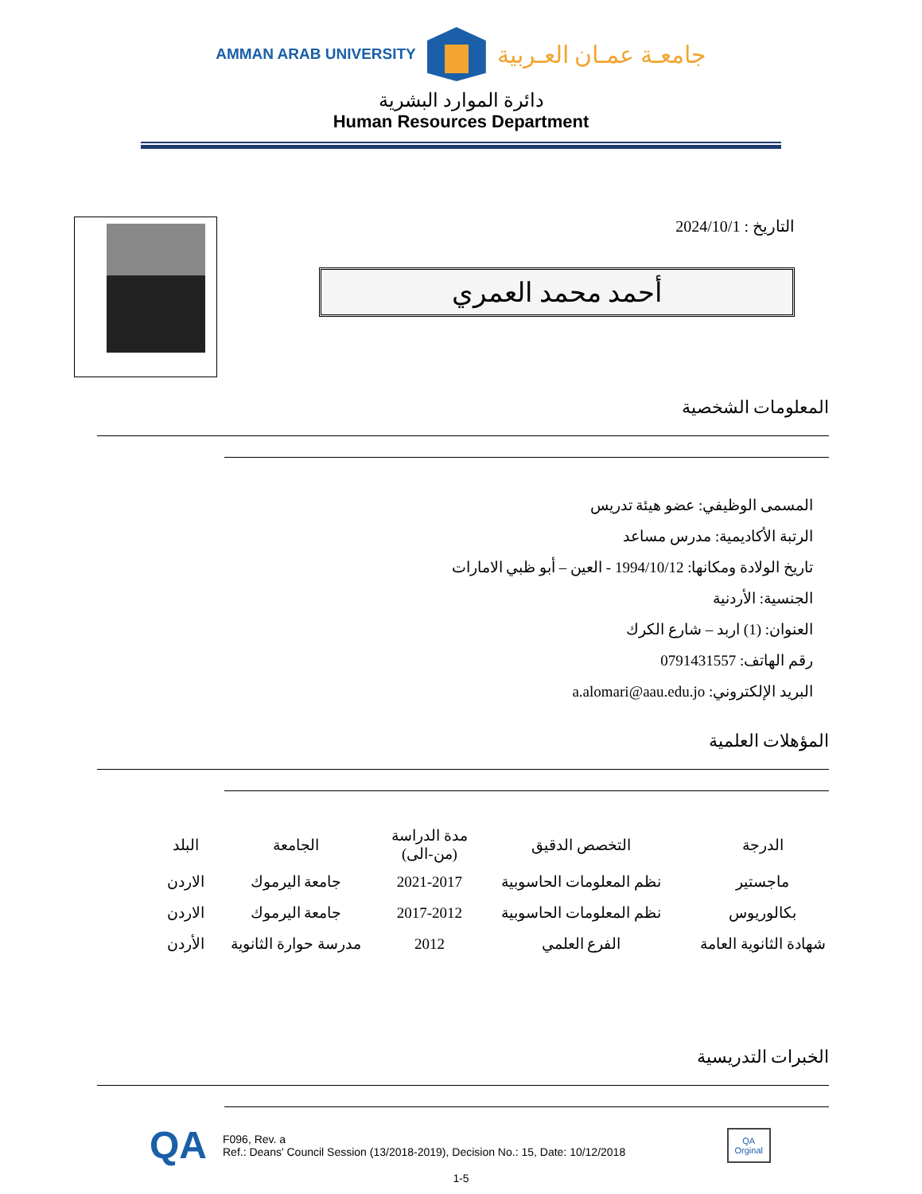AMMAN ARAB UNIVERSITY
جامعـة عمـان العـربية
دائرة الموارد البشرية
Human Resources Department
التاريخ : 2024/10/1
أحمد محمد العمري
المعلومات الشخصية
المسمى الوظيفي: عضو هيئة تدريس
الرتبة الأكاديمية: مدرس مساعد
تاريخ الولادة ومكانها: 1994/10/12 - العين – أبو ظبي الامارات
الجنسية: الأردنية
العنوان: (1) اربد – شارع الكرك
رقم الهاتف: 0791431557
البريد الإلكتروني: a.alomari@aau.edu.jo
المؤهلات العلمية
| الدرجة | التخصص الدقيق | مدة الدراسة (من-الى) | الجامعة | البلد |
| --- | --- | --- | --- | --- |
| ماجستير | نظم المعلومات الحاسوبية | 2021-2017 | جامعة اليرموك | الاردن |
| بكالوريوس | نظم المعلومات الحاسوبية | 2017-2012 | جامعة اليرموك | الاردن |
| شهادة الثانوية العامة | الفرع العلمي | 2012 | مدرسة حوارة الثانوية | الأردن |
الخبرات التدريسية
QA
F096, Rev. a
Ref.: Deans' Council Session (13/2018-2019), Decision No.: 15, Date: 10/12/2018
QA
Orginal
1-5